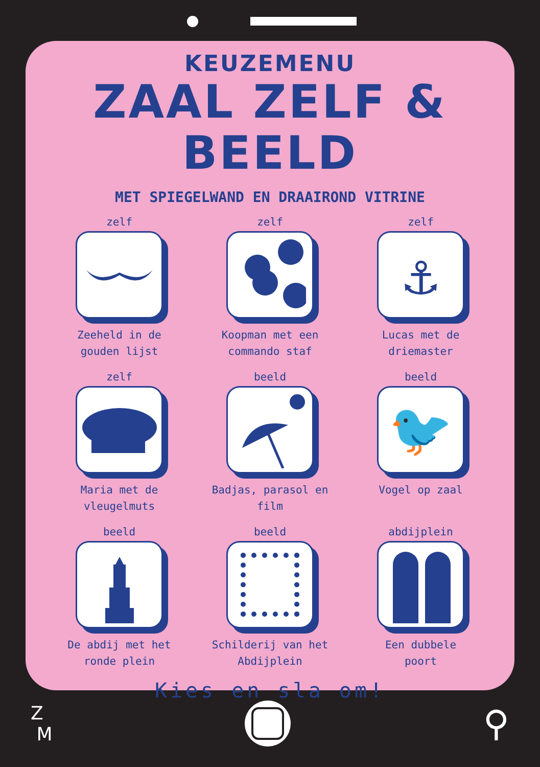KEUZEMENU
ZAAL ZELF & BEELD
MET SPIEGELWAND EN DRAAIROND VITRINE
zelf
Zeeheld in de
gouden lijst
zelf
Koopman met een
commando staf
zelf
⚓
Lucas met de
driemaster
zelf
Maria met de
vleugelmuts
beeld
Badjas, parasol en
film
beeld
🐦
Vogel op zaal
beeld
De abdij met het
ronde plein
beeld
Schilderij van het
Abdijplein
abdijplein
Een dubbele
poort
Kies en sla om!
Z
M
⚲